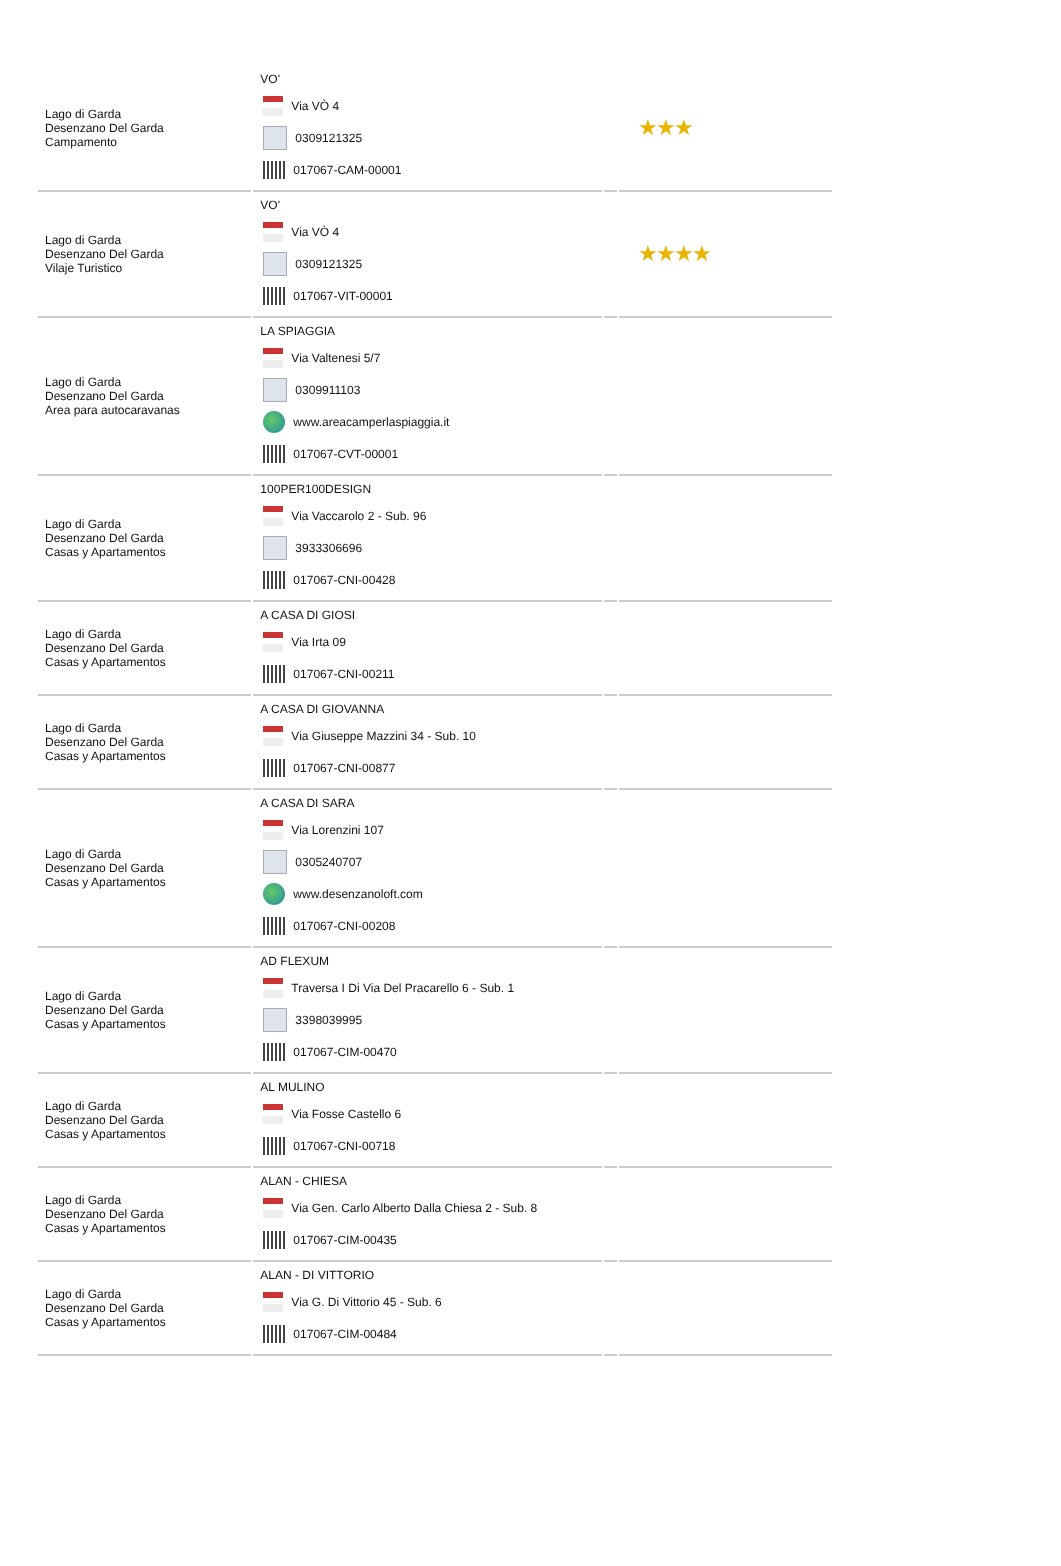| Lago di Garda Desenzano Del Garda Campamento | VO' Via VÒ 4 0309121325 017067-CAM-00001 | | ★★★ |
| Lago di Garda Desenzano Del Garda Vilaje Turistico | VO' Via VÒ 4 0309121325 017067-VIT-00001 | | ★★★★ |
| Lago di Garda Desenzano Del Garda Area para autocaravanas | LA SPIAGGIA Via Valtenesi 5/7 0309911103 www.areacamperlaspiaggia.it 017067-CVT-00001 | | |
| Lago di Garda Desenzano Del Garda Casas y Apartamentos | 100PER100DESIGN Via Vaccarolo 2 - Sub. 96 3933306696 017067-CNI-00428 | | |
| Lago di Garda Desenzano Del Garda Casas y Apartamentos | A CASA DI GIOSI Via Irta 09 017067-CNI-00211 | | |
| Lago di Garda Desenzano Del Garda Casas y Apartamentos | A CASA DI GIOVANNA Via Giuseppe Mazzini 34 - Sub. 10 017067-CNI-00877 | | |
| Lago di Garda Desenzano Del Garda Casas y Apartamentos | A CASA DI SARA Via Lorenzini 107 0305240707 www.desenzanoloft.com 017067-CNI-00208 | | |
| Lago di Garda Desenzano Del Garda Casas y Apartamentos | AD FLEXUM Traversa I Di Via Del Pracarello 6 - Sub. 1 3398039995 017067-CIM-00470 | | |
| Lago di Garda Desenzano Del Garda Casas y Apartamentos | AL MULINO Via Fosse Castello 6 017067-CNI-00718 | | |
| Lago di Garda Desenzano Del Garda Casas y Apartamentos | ALAN - CHIESA Via Gen. Carlo Alberto Dalla Chiesa 2 - Sub. 8 017067-CIM-00435 | | |
| Lago di Garda Desenzano Del Garda Casas y Apartamentos | ALAN - DI VITTORIO Via G. Di Vittorio 45 - Sub. 6 017067-CIM-00484 | | |